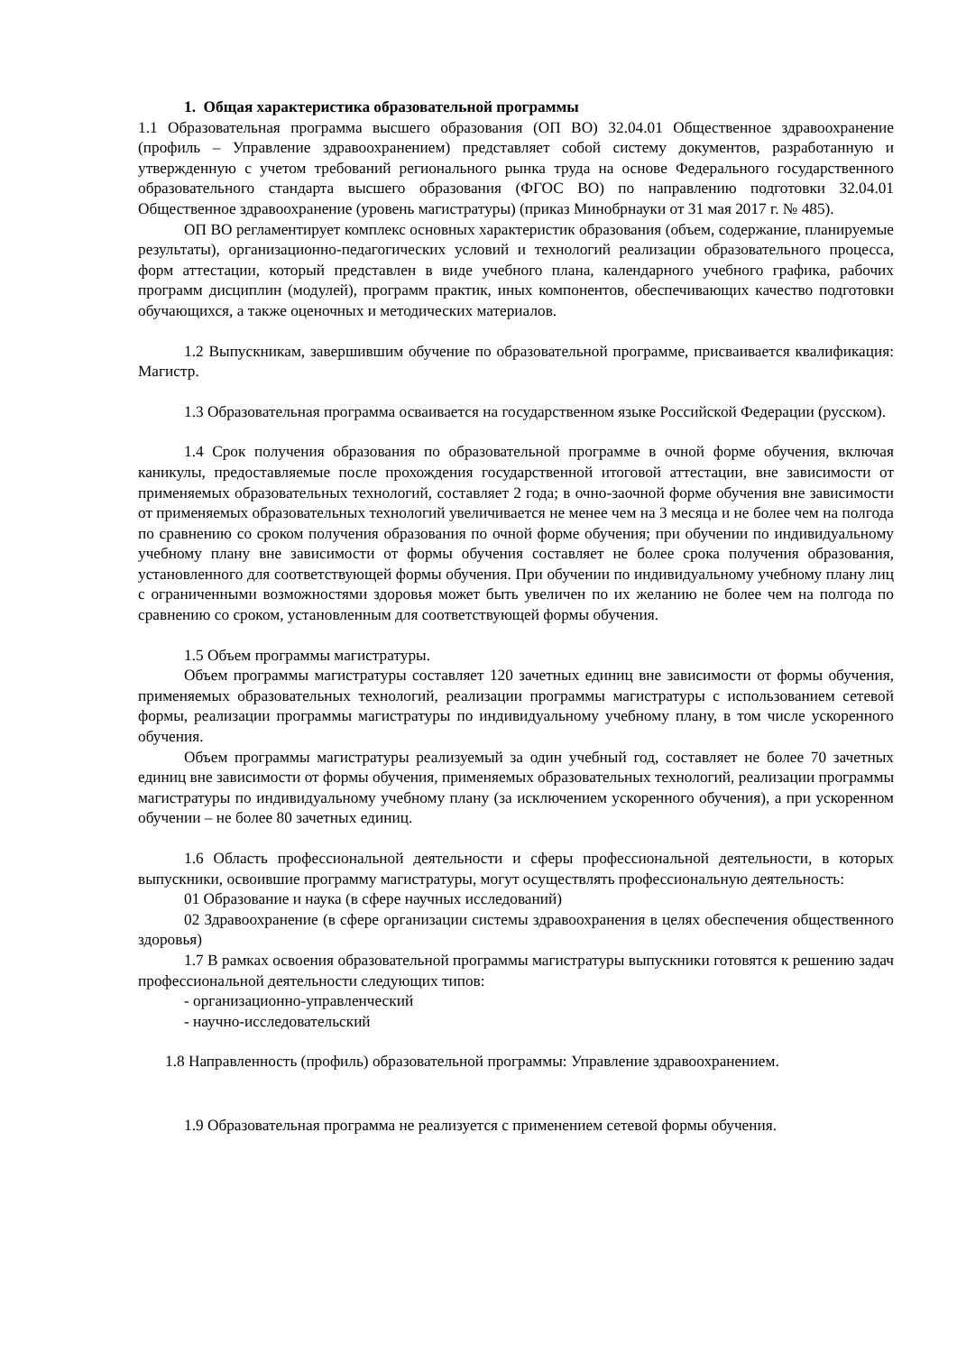1. Общая характеристика образовательной программы
1.1 Образовательная программа высшего образования (ОП ВО) 32.04.01 Общественное здравоохранение (профиль – Управление здравоохранением) представляет собой систему документов, разработанную и утвержденную с учетом требований регионального рынка труда на основе Федерального государственного образовательного стандарта высшего образования (ФГОС ВО) по направлению подготовки 32.04.01 Общественное здравоохранение (уровень магистратуры) (приказ Минобрнауки от 31 мая 2017 г. № 485).
ОП ВО регламентирует комплекс основных характеристик образования (объем, содержание, планируемые результаты), организационно-педагогических условий и технологий реализации образовательного процесса, форм аттестации, который представлен в виде учебного плана, календарного учебного графика, рабочих программ дисциплин (модулей), программ практик, иных компонентов, обеспечивающих качество подготовки обучающихся, а также оценочных и методических материалов.
1.2 Выпускникам, завершившим обучение по образовательной программе, присваивается квалификация: Магистр.
1.3 Образовательная программа осваивается на государственном языке Российской Федерации (русском).
1.4 Срок получения образования по образовательной программе в очной форме обучения, включая каникулы, предоставляемые после прохождения государственной итоговой аттестации, вне зависимости от применяемых образовательных технологий, составляет 2 года; в очно-заочной форме обучения вне зависимости от применяемых образовательных технологий увеличивается не менее чем на 3 месяца и не более чем на полгода по сравнению со сроком получения образования по очной форме обучения; при обучении по индивидуальному учебному плану вне зависимости от формы обучения составляет не более срока получения образования, установленного для соответствующей формы обучения. При обучении по индивидуальному учебному плану лиц с ограниченными возможностями здоровья может быть увеличен по их желанию не более чем на полгода по сравнению со сроком, установленным для соответствующей формы обучения.
1.5 Объем программы магистратуры.
Объем программы магистратуры составляет 120 зачетных единиц вне зависимости от формы обучения, применяемых образовательных технологий, реализации программы магистратуры с использованием сетевой формы, реализации программы магистратуры по индивидуальному учебному плану, в том числе ускоренного обучения.
Объем программы магистратуры реализуемый за один учебный год, составляет не более 70 зачетных единиц вне зависимости от формы обучения, применяемых образовательных технологий, реализации программы магистратуры по индивидуальному учебному плану (за исключением ускоренного обучения), а при ускоренном обучении – не более 80 зачетных единиц.
1.6 Область профессиональной деятельности и сферы профессиональной деятельности, в которых выпускники, освоившие программу магистратуры, могут осуществлять профессиональную деятельность:
01 Образование и наука (в сфере научных исследований)
02 Здравоохранение (в сфере организации системы здравоохранения в целях обеспечения общественного здоровья)
1.7 В рамках освоения образовательной программы магистратуры выпускники готовятся к решению задач профессиональной деятельности следующих типов:
- организационно-управленческий
- научно-исследовательский
1.8 Направленность (профиль) образовательной программы: Управление здравоохранением.
1.9 Образовательная программа не реализуется с применением сетевой формы обучения.